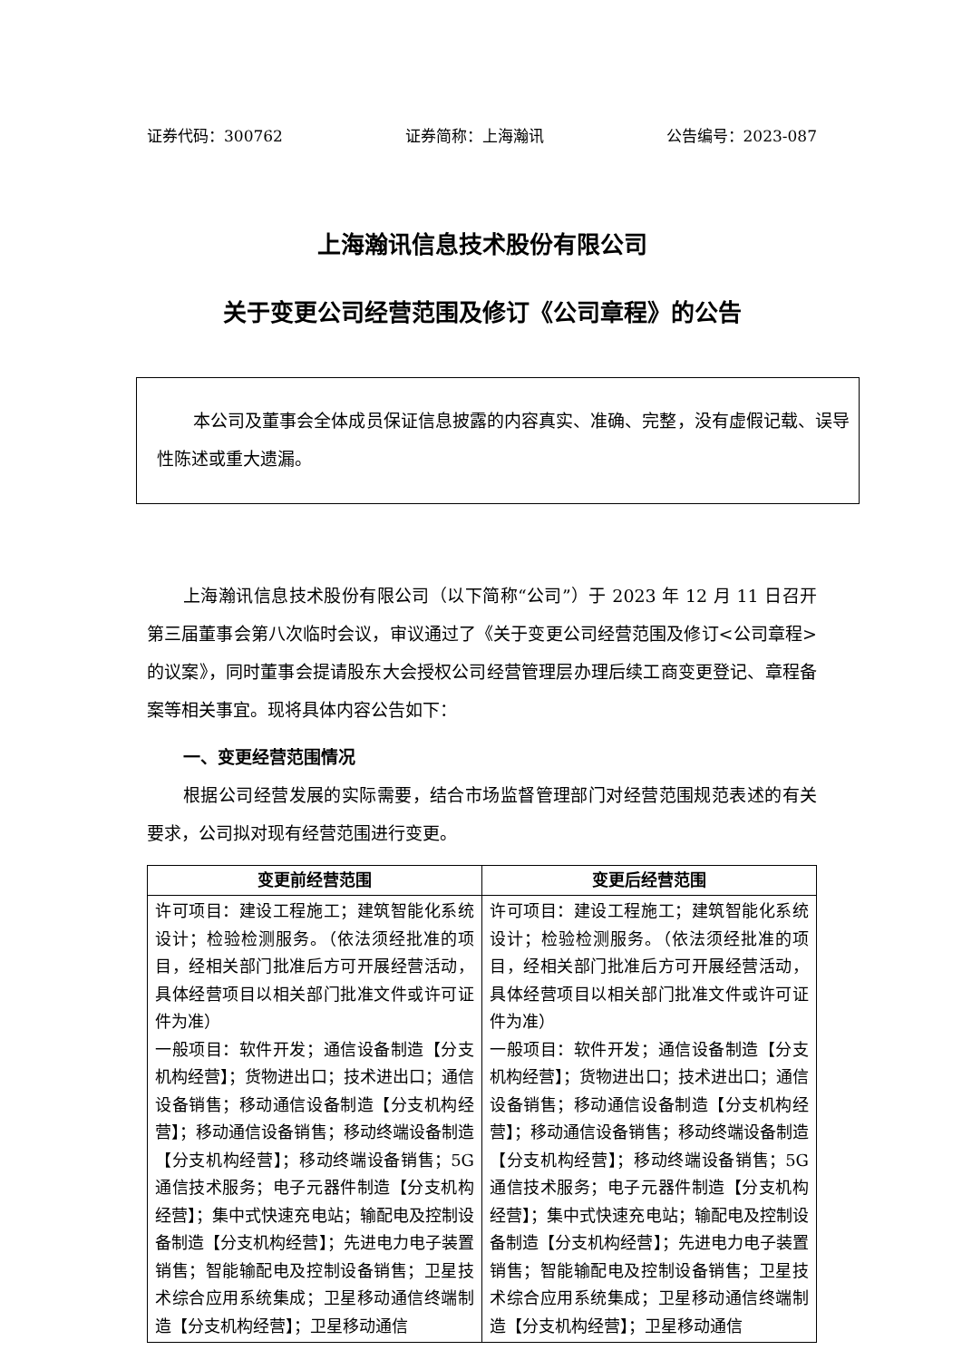证券代码：300762 证券简称：上海瀚讯 公告编号：2023-087
上海瀚讯信息技术股份有限公司
关于变更公司经营范围及修订《公司章程》的公告
本公司及董事会全体成员保证信息披露的内容真实、准确、完整，没有虚假记载、误导性陈述或重大遗漏。
上海瀚讯信息技术股份有限公司（以下简称“公司”）于 2023 年 12 月 11 日召开第三届董事会第八次临时会议，审议通过了《关于变更公司经营范围及修订<公司章程>的议案》，同时董事会提请股东大会授权公司经营管理层办理后续工商变更登记、章程备案等相关事宜。现将具体内容公告如下：
一、变更经营范围情况
根据公司经营发展的实际需要，结合市场监督管理部门对经营范围规范表述的有关要求，公司拟对现有经营范围进行变更。
| 变更前经营范围 | 变更后经营范围 |
| --- | --- |
| 许可项目：建设工程施工；建筑智能化系统设计；检验检测服务。（依法须经批准的项目，经相关部门批准后方可开展经营活动，具体经营项目以相关部门批准文件或许可证件为准） 一般项目：软件开发；通信设备制造【分支机构经营】；货物进出口；技术进出口；通信设备销售；移动通信设备制造【分支机构经营】；移动通信设备销售；移动终端设备制造【分支机构经营】；移动终端设备销售；5G 通信技术服务；电子元器件制造【分支机构经营】；集中式快速充电站；输配电及控制设备制造【分支机构经营】；先进电力电子装置销售；智能输配电及控制设备销售；卫星技术综合应用系统集成；卫星移动通信终端制造【分支机构经营】；卫星移动通信 | 许可项目：建设工程施工；建筑智能化系统设计；检验检测服务。（依法须经批准的项目，经相关部门批准后方可开展经营活动，具体经营项目以相关部门批准文件或许可证件为准） 一般项目：软件开发；通信设备制造【分支机构经营】；货物进出口；技术进出口；通信设备销售；移动通信设备制造【分支机构经营】；移动通信设备销售；移动终端设备制造【分支机构经营】；移动终端设备销售；5G 通信技术服务；电子元器件制造【分支机构经营】；集中式快速充电站；输配电及控制设备制造【分支机构经营】；先进电力电子装置销售；智能输配电及控制设备销售；卫星技术综合应用系统集成；卫星移动通信终端制造【分支机构经营】；卫星移动通信 |